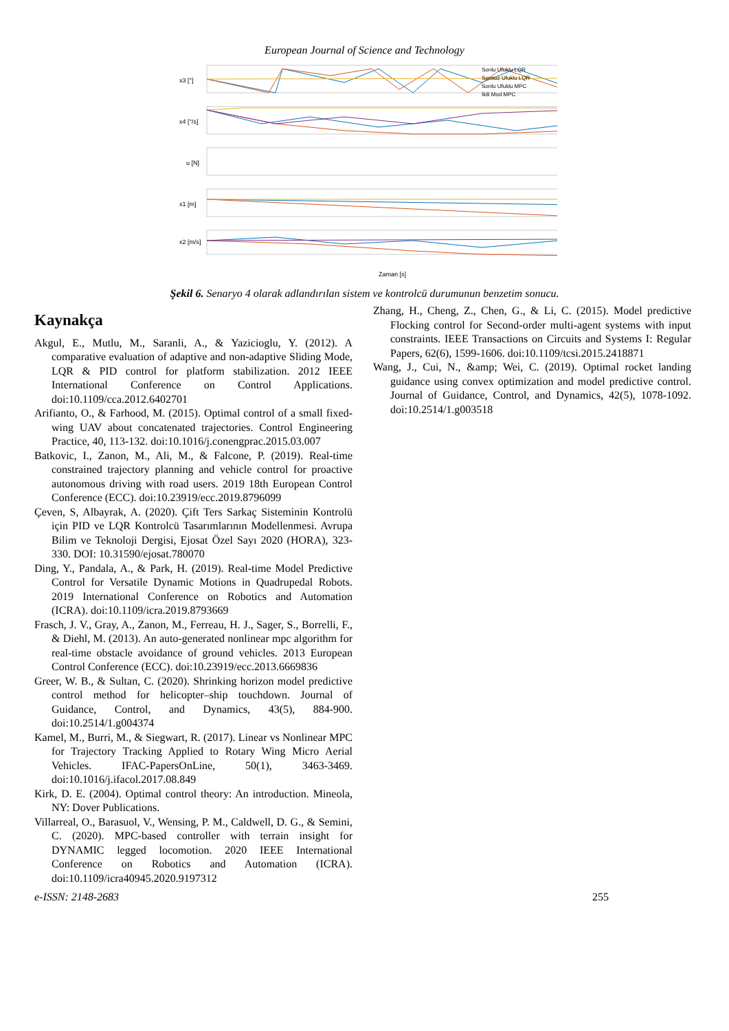European Journal of Science and Technology
x3 [°]
x4 [°/s]
u [N]
x1 [m]
x2 [m/s]
Zaman [s]
Sonlu Ufuklu LQR
Sonsuz Ufuklu LQR
Sonlu Ufuklu MPC
İkili Mod MPC
Şekil 6. Senaryo 4 olarak adlandırılan sistem ve kontrolcü durumunun benzetim sonucu.
Kaynakça
Akgul, E., Mutlu, M., Saranli, A., & Yazicioglu, Y. (2012). A comparative evaluation of adaptive and non-adaptive Sliding Mode, LQR & PID control for platform stabilization. 2012 IEEE International Conference on Control Applications. doi:10.1109/cca.2012.6402701
Arifianto, O., & Farhood, M. (2015). Optimal control of a small fixed-wing UAV about concatenated trajectories. Control Engineering Practice, 40, 113-132. doi:10.1016/j.conengprac.2015.03.007
Batkovic, I., Zanon, M., Ali, M., & Falcone, P. (2019). Real-time constrained trajectory planning and vehicle control for proactive autonomous driving with road users. 2019 18th European Control Conference (ECC). doi:10.23919/ecc.2019.8796099
Çeven, S, Albayrak, A. (2020). Çift Ters Sarkaç Sisteminin Kontrolü için PID ve LQR Kontrolcü Tasarımlarının Modellenmesi. Avrupa Bilim ve Teknoloji Dergisi, Ejosat Özel Sayı 2020 (HORA), 323-330. DOI: 10.31590/ejosat.780070
Ding, Y., Pandala, A., & Park, H. (2019). Real-time Model Predictive Control for Versatile Dynamic Motions in Quadrupedal Robots. 2019 International Conference on Robotics and Automation (ICRA). doi:10.1109/icra.2019.8793669
Frasch, J. V., Gray, A., Zanon, M., Ferreau, H. J., Sager, S., Borrelli, F., & Diehl, M. (2013). An auto-generated nonlinear mpc algorithm for real-time obstacle avoidance of ground vehicles. 2013 European Control Conference (ECC). doi:10.23919/ecc.2013.6669836
Greer, W. B., & Sultan, C. (2020). Shrinking horizon model predictive control method for helicopter–ship touchdown. Journal of Guidance, Control, and Dynamics, 43(5), 884-900. doi:10.2514/1.g004374
Kamel, M., Burri, M., & Siegwart, R. (2017). Linear vs Nonlinear MPC for Trajectory Tracking Applied to Rotary Wing Micro Aerial Vehicles. IFAC-PapersOnLine, 50(1), 3463-3469. doi:10.1016/j.ifacol.2017.08.849
Kirk, D. E. (2004). Optimal control theory: An introduction. Mineola, NY: Dover Publications.
Villarreal, O., Barasuol, V., Wensing, P. M., Caldwell, D. G., & Semini, C. (2020). MPC-based controller with terrain insight for DYNAMIC legged locomotion. 2020 IEEE International Conference on Robotics and Automation (ICRA). doi:10.1109/icra40945.2020.9197312
Zhang, H., Cheng, Z., Chen, G., & Li, C. (2015). Model predictive Flocking control for Second-order multi-agent systems with input constraints. IEEE Transactions on Circuits and Systems I: Regular Papers, 62(6), 1599-1606. doi:10.1109/tcsi.2015.2418871
Wang, J., Cui, N., &amp; Wei, C. (2019). Optimal rocket landing guidance using convex optimization and model predictive control. Journal of Guidance, Control, and Dynamics, 42(5), 1078-1092. doi:10.2514/1.g003518
e-ISSN: 2148-2683 255